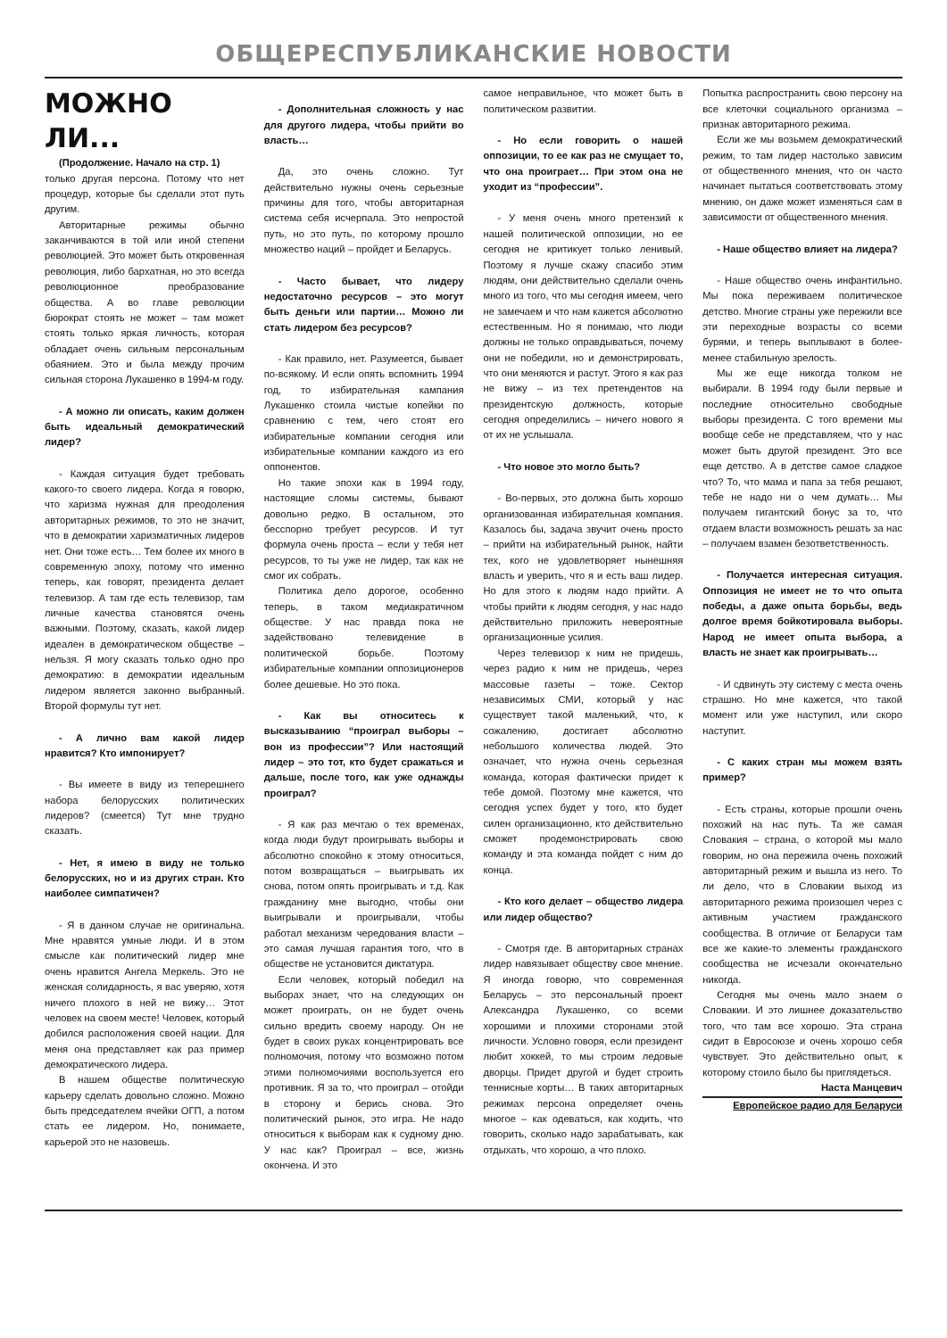ОБЩЕРЕСПУБЛИКАНСКИЕ НОВОСТИ
МОЖНО ЛИ...
(Продолжение. Начало на стр. 1)
только другая персона. Потому что нет процедур, которые бы сделали этот путь другим.
Авторитарные режимы обычно заканчиваются в той или иной степени революцией. Это может быть откровенная революция, либо бархатная, но это всегда революционное преобразование общества. А во главе революции бюрократ стоять не может – там может стоять только яркая личность, которая обладает очень сильным персональным обаянием. Это и была между прочим сильная сторона Лукашенко в 1994-м году.
- А можно ли описать, каким должен быть идеальный демократический лидер?
- Каждая ситуация будет требовать какого-то своего лидера. Когда я говорю, что харизма нужная для преодоления авторитарных режимов, то это не значит, что в демократии харизматичных лидеров нет. Они тоже есть… Тем более их много в современную эпоху, потому что именно теперь, как говорят, президента делает телевизор. А там где есть телевизор, там личные качества становятся очень важными. Поэтому, сказать, какой лидер идеален в демократическом обществе – нельзя. Я могу сказать только одно про демократию: в демократии идеальным лидером является законно выбранный. Второй формулы тут нет.
- А лично вам какой лидер нравится? Кто импонирует?
- Вы имеете в виду из теперешнего набора белорусских политических лидеров? (смеется) Тут мне трудно сказать.
- Нет, я имею в виду не только белорусских, но и из других стран. Кто наиболее симпатичен?
- Я в данном случае не оригинальна. Мне нравятся умные люди. И в этом смысле как политический лидер мне очень нравится Ангела Меркель. Это не женская солидарность, я вас уверяю, хотя ничего плохого в ней не вижу… Этот человек на своем месте! Человек, который добился расположения своей нации. Для меня она представляет как раз пример демократического лидера.
В нашем обществе политическую карьеру сделать довольно сложно. Можно быть председателем ячейки ОГП, а потом стать ее лидером. Но, понимаете, карьерой это не назовешь.
- Дополнительная сложность у нас для другого лидера, чтобы прийти во власть…
Да, это очень сложно. Тут действительно нужны очень серьезные причины для того, чтобы авторитарная система себя исчерпала. Это непростой путь, но это путь, по которому прошло множество наций – пройдет и Беларусь.
- Часто бывает, что лидеру недостаточно ресурсов – это могут быть деньги или партии… Можно ли стать лидером без ресурсов?
- Как правило, нет. Разумеется, бывает по-всякому. И если опять вспомнить 1994 год, то избирательная кампания Лукашенко стоила чистые копейки по сравнению с тем, чего стоят его избирательные компании сегодня или избирательные компании каждого из его оппонентов.
Но такие эпохи как в 1994 году, настоящие сломы системы, бывают довольно редко. В остальном, это бесспорно требует ресурсов. И тут формула очень проста – если у тебя нет ресурсов, то ты уже не лидер, так как не смог их собрать.
Политика дело дорогое, особенно теперь, в таком медиакратичном обществе. У нас правда пока не задействовано телевидение в политической борьбе. Поэтому избирательные компании оппозиционеров более дешевые. Но это пока.
- Как вы относитесь к высказыванию “проиграл выборы – вон из профессии”? Или настоящий лидер – это тот, кто будет сражаться и дальше, после того, как уже однажды проиграл?
- Я как раз мечтаю о тех временах, когда люди будут проигрывать выборы и абсолютно спокойно к этому относиться, потом возвращаться – выигрывать их снова, потом опять проигрывать и т.д. Как гражданину мне выгодно, чтобы они выигрывали и проигрывали, чтобы работал механизм чередования власти – это самая лучшая гарантия того, что в обществе не установится диктатура.
Если человек, который победил на выборах знает, что на следующих он может проиграть, он не будет очень сильно вредить своему народу. Он не будет в своих руках концентрировать все полномочия, потому что возможно потом этими полномочиями воспользуется его противник. Я за то, что проиграл – отойди в сторону и берись снова. Это политический рынок, это игра. Не надо относиться к выборам как к судному дню. У нас как? Проиграл – все, жизнь окончена. И это
самое неправильное, что может быть в политическом развитии.
- Но если говорить о нашей оппозиции, то ее как раз не смущает то, что она проиграет… При этом она не уходит из “профессии”.
- У меня очень много претензий к нашей политической оппозиции, но ее сегодня не критикует только ленивый. Поэтому я лучше скажу спасибо этим людям, они действительно сделали очень много из того, что мы сегодня имеем, чего не замечаем и что нам кажется абсолютно естественным. Но я понимаю, что люди должны не только оправдываться, почему они не победили, но и демонстрировать, что они меняются и растут. Этого я как раз не вижу – из тех претендентов на президентскую должность, которые сегодня определились – ничего нового я от их не услышала.
- Что новое это могло быть?
- Во-первых, это должна быть хорошо организованная избирательная компания. Казалось бы, задача звучит очень просто – прийти на избирательный рынок, найти тех, кого не удовлетворяет нынешняя власть и уверить, что я и есть ваш лидер. Но для этого к людям надо прийти. А чтобы прийти к людям сегодня, у нас надо действительно приложить невероятные организационные усилия.
Через телевизор к ним не придешь, через радио к ним не придешь, через массовые газеты – тоже. Сектор независимых СМИ, который у нас существует такой маленький, что, к сожалению, достигает абсолютно небольшого количества людей. Это означает, что нужна очень серьезная команда, которая фактически придет к тебе домой. Поэтому мне кажется, что сегодня успех будет у того, кто будет силен организационно, кто действительно сможет продемонстрировать свою команду и эта команда пойдет с ним до конца.
- Кто кого делает – общество лидера или лидер общество?
- Смотря где. В авторитарных странах лидер навязывает обществу свое мнение. Я иногда говорю, что современная Беларусь – это персональный проект Александра Лукашенко, со всеми хорошими и плохими сторонами этой личности. Условно говоря, если президент любит хоккей, то мы строим ледовые дворцы. Придет другой и будет строить теннисные корты… В таких авторитарных режимах персона определяет очень многое – как одеваться, как ходить, что говорить, сколько надо зарабатывать, как отдыхать, что хорошо, а что плохо.
Попытка распространить свою персону на все клеточки социального организма – признак авторитарного режима.
Если же мы возьмем демократический режим, то там лидер настолько зависим от общественного мнения, что он часто начинает пытаться соответствовать этому мнению, он даже может изменяться сам в зависимости от общественного мнения.
- Наше общество влияет на лидера?
- Наше общество очень инфантильно. Мы пока переживаем политическое детство. Многие страны уже пережили все эти переходные возрасты со всеми бурями, и теперь выплывают в более-менее стабильную зрелость.
Мы же еще никогда толком не выбирали. В 1994 году были первые и последние относительно свободные выборы президента. С того времени мы вообще себе не представляем, что у нас может быть другой президент. Это все еще детство. А в детстве самое сладкое что? То, что мама и папа за тебя решают, тебе не надо ни о чем думать… Мы получаем гигантский бонус за то, что отдаем власти возможность решать за нас – получаем взамен безответственность.
- Получается интересная ситуация. Оппозиция не имеет не то что опыта победы, а даже опыта борьбы, ведь долгое время бойкотировала выборы. Народ не имеет опыта выбора, а власть не знает как проигрывать…
- И сдвинуть эту систему с места очень страшно. Но мне кажется, что такой момент или уже наступил, или скоро наступит.
- С каких стран мы можем взять пример?
- Есть страны, которые прошли очень похожий на нас путь. Та же самая Словакия – страна, о которой мы мало говорим, но она пережила очень похожий авторитарный режим и вышла из него. То ли дело, что в Словакии выход из авторитарного режима произошел через с активным участием гражданского сообщества. В отличие от Беларуси там все же какие-то элементы гражданского сообщества не исчезали окончательно никогда.
Сегодня мы очень мало знаем о Словакии. И это лишнее доказательство того, что там все хорошо. Эта страна сидит в Евросоюзе и очень хорошо себя чувствует. Это действительно опыт, к которому стоило было бы приглядеться.
Наста Манцевич
Европейское радио для Беларуси